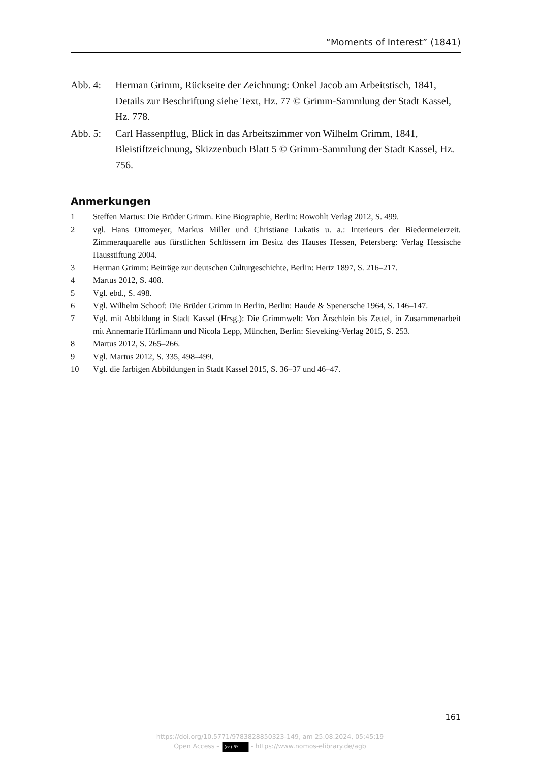“Moments of Interest” (1841)
Abb. 4: Herman Grimm, Rückseite der Zeichnung: Onkel Jacob am Arbeitstisch, 1841, Details zur Beschriftung siehe Text, Hz. 77 © Grimm-Sammlung der Stadt Kassel, Hz. 778.
Abb. 5: Carl Hassenpflug, Blick in das Arbeitszimmer von Wilhelm Grimm, 1841, Bleistiftzeichnung, Skizzenbuch Blatt 5 © Grimm-Sammlung der Stadt Kassel, Hz. 756.
Anmerkungen
1 Steffen Martus: Die Brüder Grimm. Eine Biographie, Berlin: Rowohlt Verlag 2012, S. 499.
2 vgl. Hans Ottomeyer, Markus Miller und Christiane Lukatis u. a.: Interieurs der Biedermeierzeit. Zimmeraquarelle aus fürstlichen Schlössern im Besitz des Hauses Hessen, Petersberg: Verlag Hessische Hausstiftung 2004.
3 Herman Grimm: Beiträge zur deutschen Culturgeschichte, Berlin: Hertz 1897, S. 216–217.
4 Martus 2012, S. 408.
5 Vgl. ebd., S. 498.
6 Vgl. Wilhelm Schoof: Die Brüder Grimm in Berlin, Berlin: Haude & Spenersche 1964, S. 146–147.
7 Vgl. mit Abbildung in Stadt Kassel (Hrsg.): Die Grimmwelt: Von Ärschlein bis Zettel, in Zusammenarbeit mit Annemarie Hürlimann und Nicola Lepp, München, Berlin: Sieveking-Verlag 2015, S. 253.
8 Martus 2012, S. 265–266.
9 Vgl. Martus 2012, S. 335, 498–499.
10 Vgl. die farbigen Abbildungen in Stadt Kassel 2015, S. 36–37 und 46–47.
161
https://doi.org/10.5771/9783828850323-149, am 25.08.2024, 05:45:19
Open Access – (cc) BY - https://www.nomos-elibrary.de/agb